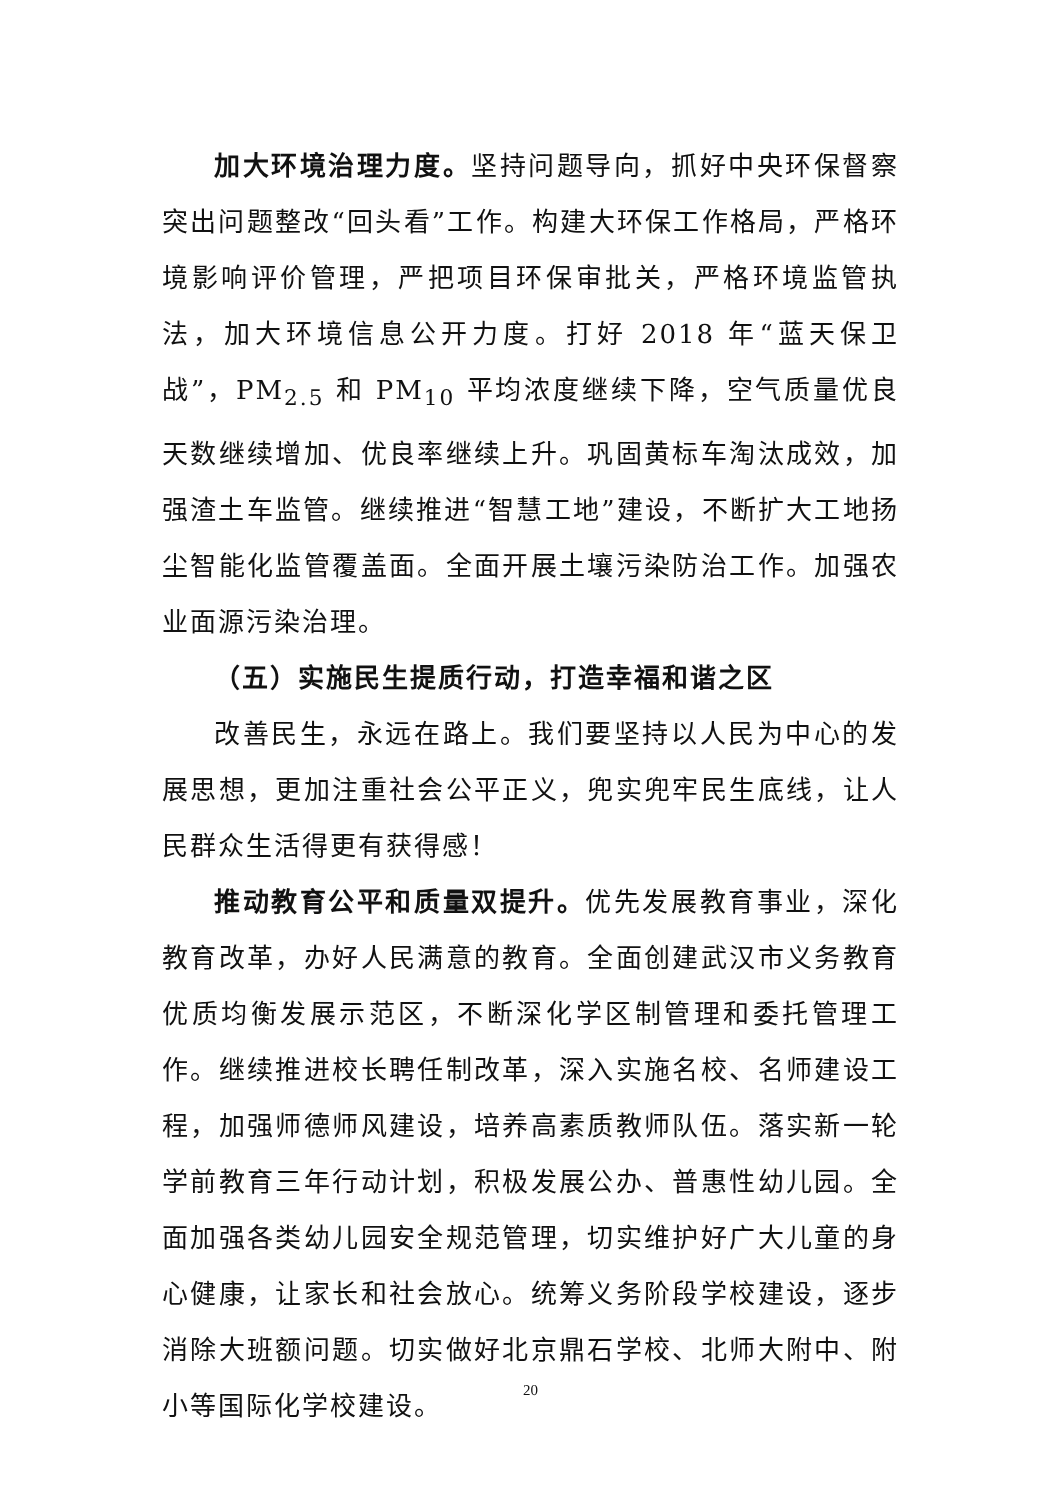加大环境治理力度。坚持问题导向，抓好中央环保督察突出问题整改“回头看”工作。构建大环保工作格局，严格环境影响评价管理，严把项目环保审批关，严格环境监管执法，加大环境信息公开力度。打好 2018 年“蓝天保卫战”，PM<sub>2.5</sub> 和 PM<sub>10</sub> 平均浓度继续下降，空气质量优良天数继续增加、优良率继续上升。巩固黄标车淘汰成效，加强渣土车监管。继续推进“智慧工地”建设，不断扩大工地扬尘智能化监管覆盖面。全面开展土壤污染防治工作。加强农业面源污染治理。
（五）实施民生提质行动，打造幸福和谐之区
改善民生，永远在路上。我们要坚持以人民为中心的发展思想，更加注重社会公平正义，兜实兜牢民生底线，让人民群众生活得更有获得感！
推动教育公平和质量双提升。优先发展教育事业，深化教育改革，办好人民满意的教育。全面创建武汉市义务教育优质均衡发展示范区，不断深化学区制管理和委托管理工作。继续推进校长聘任制改革，深入实施名校、名师建设工程，加强师德师风建设，培养高素质教师队伍。落实新一轮学前教育三年行动计划，积极发展公办、普惠性幼儿园。全面加强各类幼儿园安全规范管理，切实维护好广大儿童的身心健康，让家长和社会放心。统筹义务阶段学校建设，逐步消除大班额问题。切实做好北京鼎石学校、北师大附中、附小等国际化学校建设。
20